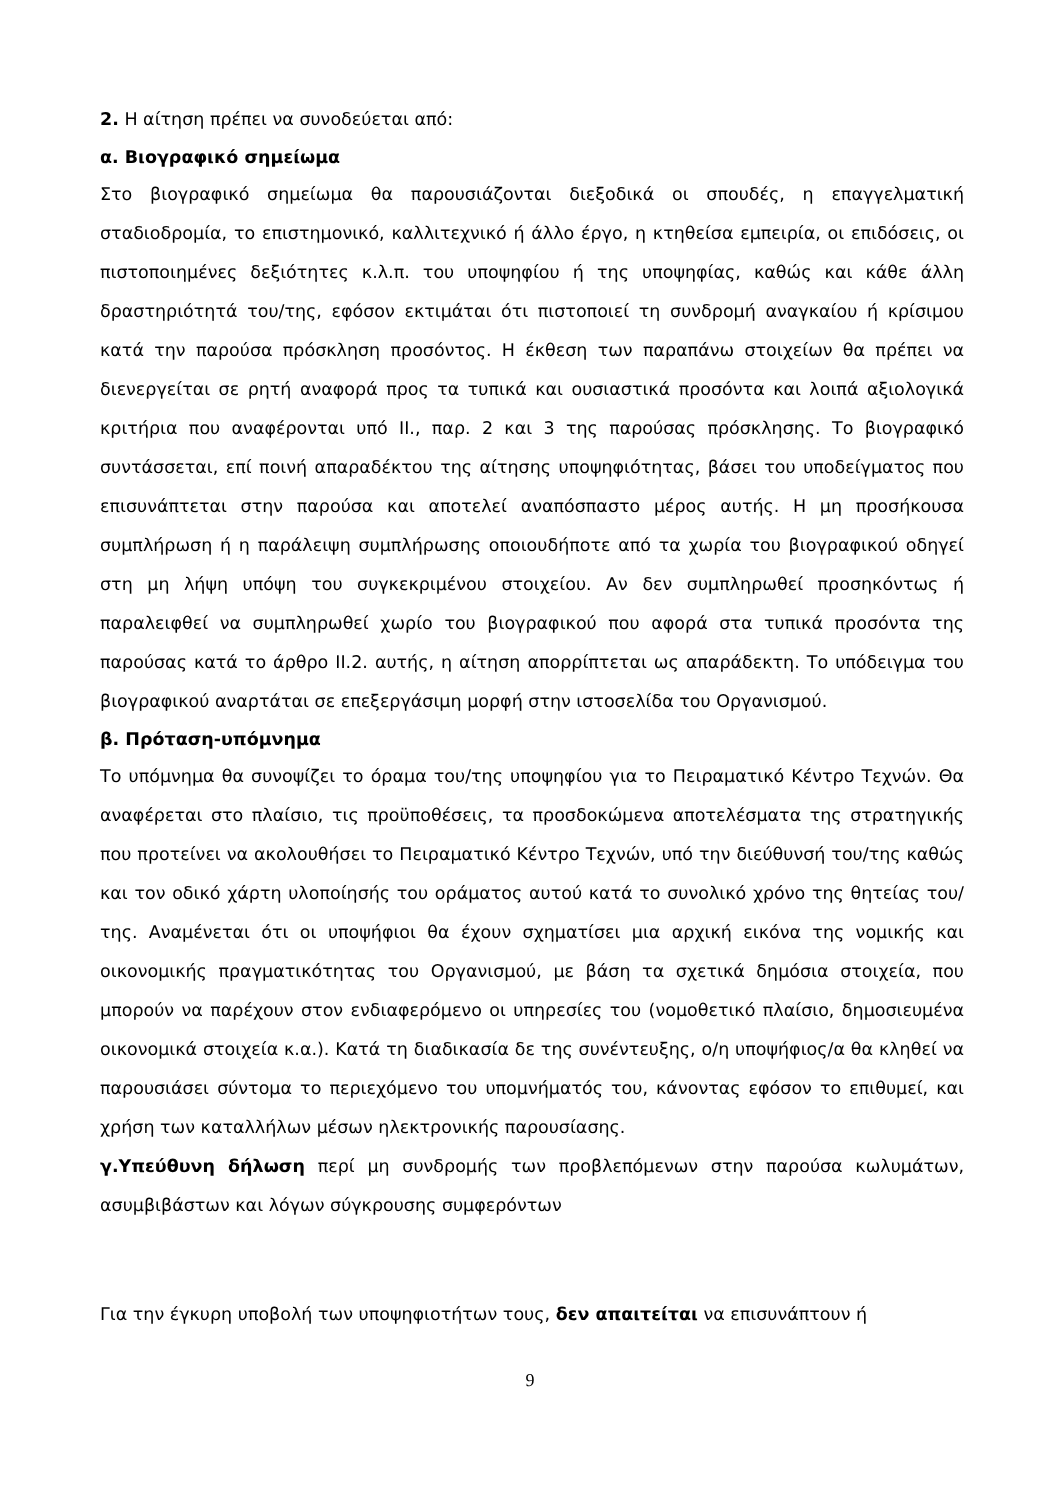2. Η αίτηση πρέπει να συνοδεύεται από:
α. Βιογραφικό σημείωμα
Στο βιογραφικό σημείωμα θα παρουσιάζονται διεξοδικά οι σπουδές, η επαγγελματική σταδιοδρομία, το επιστημονικό, καλλιτεχνικό ή άλλο έργο, η κτηθείσα εμπειρία, οι επιδόσεις, οι πιστοποιημένες δεξιότητες κ.λ.π. του υποψηφίου ή της υποψηφίας, καθώς και κάθε άλλη δραστηριότητά του/της, εφόσον εκτιμάται ότι πιστοποιεί τη συνδρομή αναγκαίου ή κρίσιμου κατά την παρούσα πρόσκληση προσόντος. Η έκθεση των παραπάνω στοιχείων θα πρέπει να διενεργείται σε ρητή αναφορά προς τα τυπικά και ουσιαστικά προσόντα και λοιπά αξιολογικά κριτήρια που αναφέρονται υπό ΙΙ., παρ. 2 και 3 της παρούσας πρόσκλησης. Το βιογραφικό συντάσσεται, επί ποινή απαραδέκτου της αίτησης υποψηφιότητας, βάσει του υποδείγματος που επισυνάπτεται στην παρούσα και αποτελεί αναπόσπαστο μέρος αυτής. Η μη προσήκουσα συμπλήρωση ή η παράλειψη συμπλήρωσης οποιουδήποτε από τα χωρία του βιογραφικού οδηγεί στη μη λήψη υπόψη του συγκεκριμένου στοιχείου. Αν δεν συμπληρωθεί προσηκόντως ή παραλειφθεί να συμπληρωθεί χωρίο του βιογραφικού που αφορά στα τυπικά προσόντα της παρούσας κατά το άρθρο ΙΙ.2. αυτής, η αίτηση απορρίπτεται ως απαράδεκτη. Το υπόδειγμα του βιογραφικού αναρτάται σε επεξεργάσιμη μορφή στην ιστοσελίδα του Οργανισμού.
β. Πρόταση-υπόμνημα
Το υπόμνημα θα συνοψίζει το όραμα του/της υποψηφίου για το Πειραματικό Κέντρο Τεχνών. Θα αναφέρεται στο πλαίσιο, τις προϋποθέσεις, τα προσδοκώμενα αποτελέσματα της στρατηγικής που προτείνει να ακολουθήσει το Πειραματικό Κέντρο Τεχνών, υπό την διεύθυνσή του/της καθώς και τον οδικό χάρτη υλοποίησής του οράματος αυτού κατά το συνολικό χρόνο της θητείας του/της. Αναμένεται ότι οι υποψήφιοι θα έχουν σχηματίσει μια αρχική εικόνα της νομικής και οικονομικής πραγματικότητας του Οργανισμού, με βάση τα σχετικά δημόσια στοιχεία, που μπορούν να παρέχουν στον ενδιαφερόμενο οι υπηρεσίες του (νομοθετικό πλαίσιο, δημοσιευμένα οικονομικά στοιχεία κ.α.). Κατά τη διαδικασία δε της συνέντευξης, ο/η υποψήφιος/α θα κληθεί να παρουσιάσει σύντομα το περιεχόμενο του υπομνήματός του, κάνοντας εφόσον το επιθυμεί, και χρήση των καταλλήλων μέσων ηλεκτρονικής παρουσίασης.
γ.Υπεύθυνη δήλωση περί μη συνδρομής των προβλεπόμενων στην παρούσα κωλυμάτων, ασυμβιβάστων και λόγων σύγκρουσης συμφερόντων
Για την έγκυρη υποβολή των υποψηφιοτήτων τους, δεν απαιτείται να επισυνάπτουν ή
9